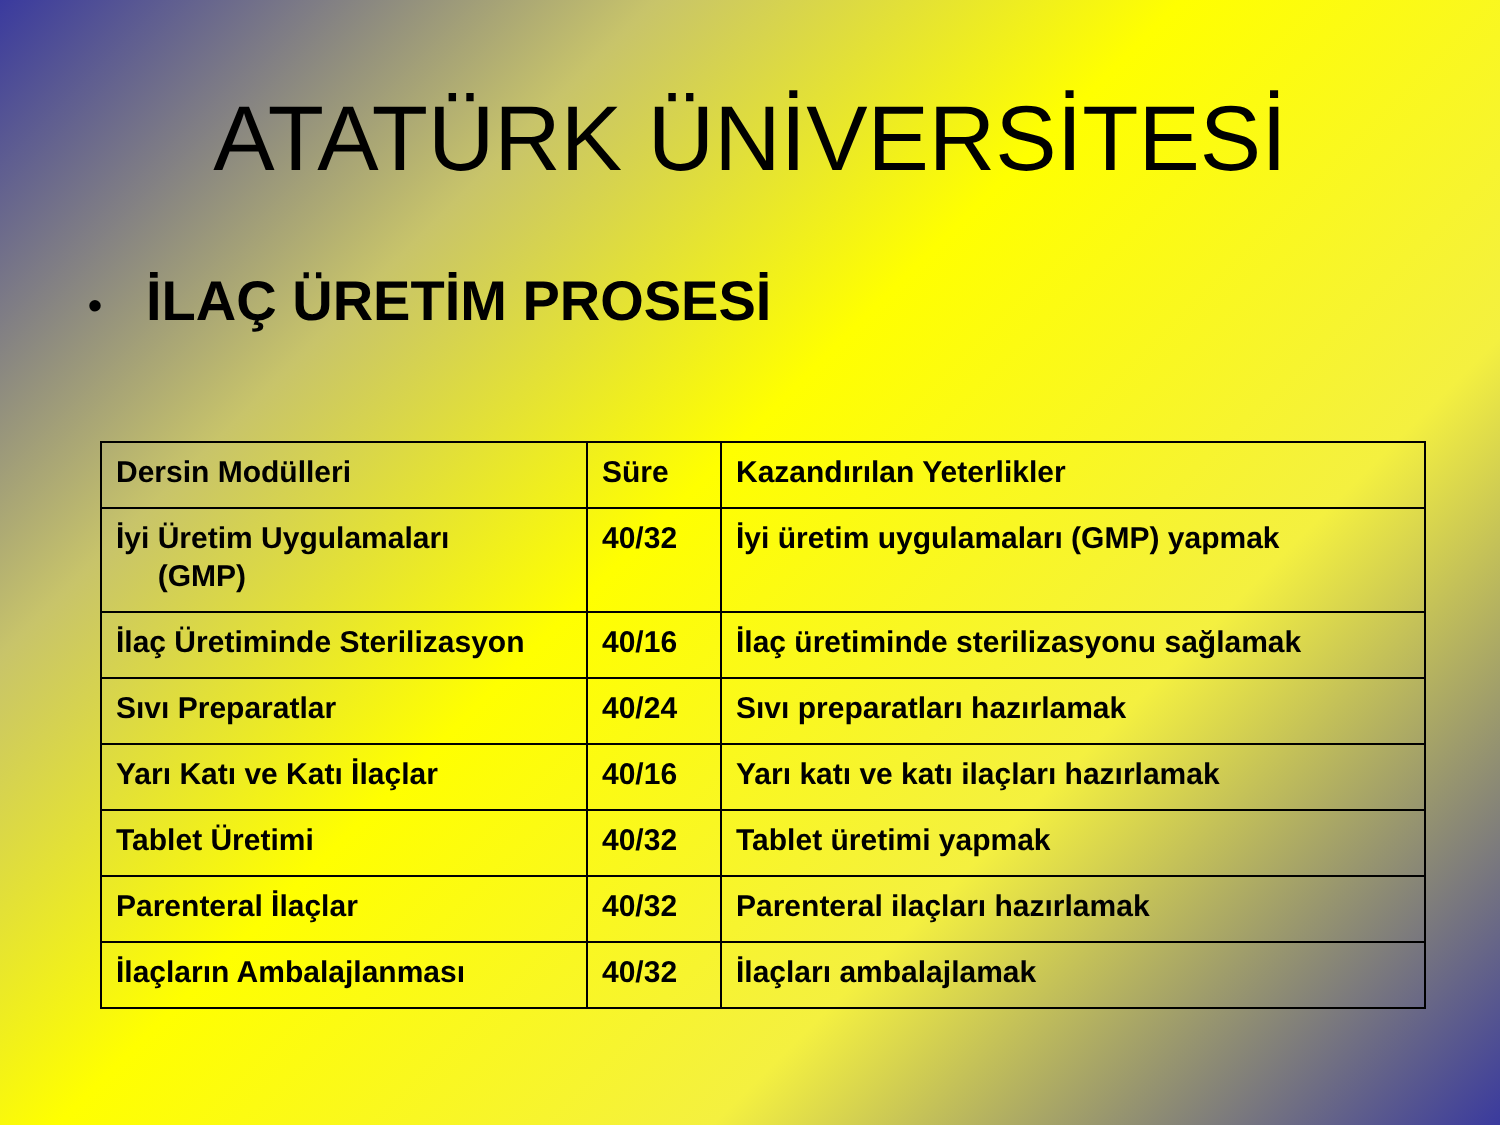ATATÜRK ÜNİVERSİTESİ
• İLAÇ ÜRETİM PROSESİ
| Dersin Modülleri | Süre | Kazandırılan Yeterlikler |
| İyi Üretim Uygulamaları (GMP) | 40/32 | İyi üretim uygulamaları (GMP) yapmak |
| İlaç Üretiminde Sterilizasyon | 40/16 | İlaç üretiminde sterilizasyonu sağlamak |
| Sıvı Preparatlar | 40/24 | Sıvı preparatları hazırlamak |
| Yarı Katı ve Katı İlaçlar | 40/16 | Yarı katı ve katı ilaçları hazırlamak |
| Tablet Üretimi | 40/32 | Tablet üretimi yapmak |
| Parenteral İlaçlar | 40/32 | Parenteral ilaçları hazırlamak |
| İlaçların Ambalajlanması | 40/32 | İlaçları ambalajlamak |